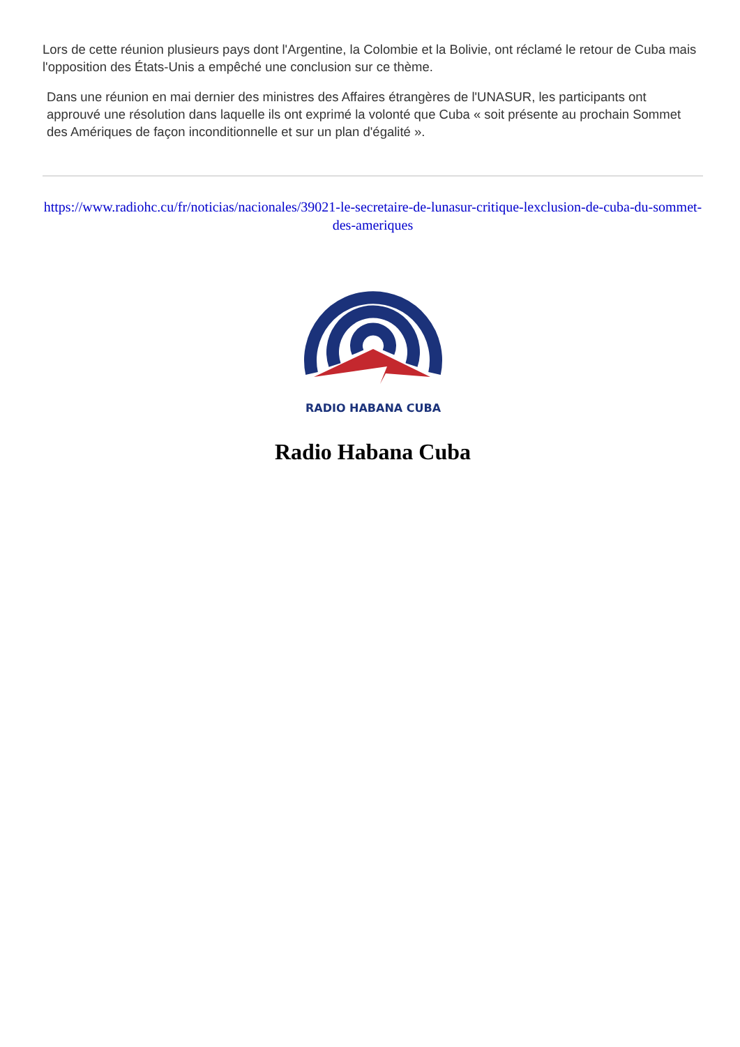Lors de cette réunion plusieurs pays dont l'Argentine, la Colombie et la Bolivie, ont réclamé le retour de Cuba mais l'opposition des États-Unis a empêché une conclusion sur ce thème.
Dans une réunion en mai dernier des ministres des Affaires étrangères de l'UNASUR, les participants ont approuvé une résolution dans laquelle ils ont exprimé la volonté que Cuba « soit présente au prochain Sommet des Amériques de façon inconditionnelle et sur un plan d'égalité ».
https://www.radiohc.cu/fr/noticias/nacionales/39021-le-secretaire-de-lunasur-critique-lexclusion-de-cuba-du-sommet-des-ameriques
RADIO HABANA CUBA
Radio Habana Cuba